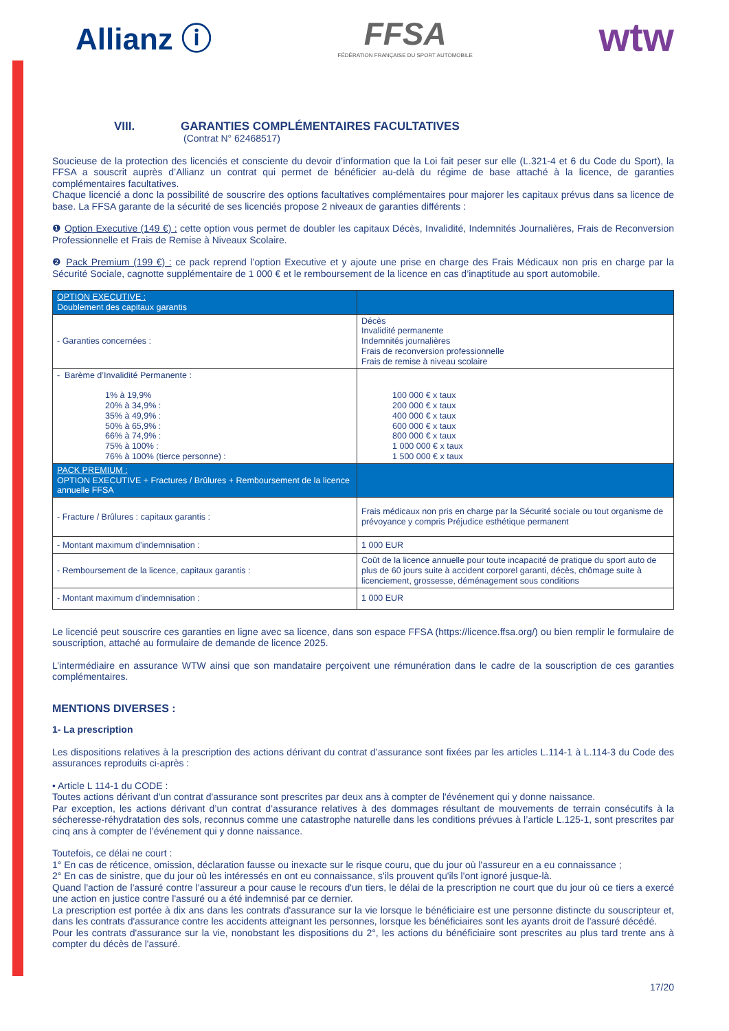Allianz ⓘ
FFSA
FÉDÉRATION FRANÇAISE DU SPORT AUTOMOBILE
wtw
VIII. GARANTIES COMPLÉMENTAIRES FACULTATIVES
(Contrat N° 62468517)
Soucieuse de la protection des licenciés et consciente du devoir d’information que la Loi fait peser sur elle (L.321-4 et 6 du Code du Sport), la FFSA a souscrit auprès d’Allianz un contrat qui permet de bénéficier au-delà du régime de base attaché à la licence, de garanties complémentaires facultatives.
Chaque licencié a donc la possibilité de souscrire des options facultatives complémentaires pour majorer les capitaux prévus dans sa licence de base. La FFSA garante de la sécurité de ses licenciés propose 2 niveaux de garanties différents :
❶ Option Executive (149 €) : cette option vous permet de doubler les capitaux Décès, Invalidité, Indemnités Journalières, Frais de Reconversion Professionnelle et Frais de Remise à Niveaux Scolaire.
❷ Pack Premium (199 €) : ce pack reprend l’option Executive et y ajoute une prise en charge des Frais Médicaux non pris en charge par la Sécurité Sociale, cagnotte supplémentaire de 1 000 € et le remboursement de la licence en cas d’inaptitude au sport automobile.
| OPTION EXECUTIVE : Doublement des capitaux garantis | |
| - Garanties concernées : | Décès Invalidité permanente Indemnités journalières Frais de reconversion professionnelle Frais de remise à niveau scolaire |
| - Barème d’Invalidité Permanente : 1% à 19,9% 20% à 34,9% : 35% à 49,9% : 50% à 65,9% : 66% à 74,9% : 75% à 100% : 76% à 100% (tierce personne) : | 100 000 € x taux 200 000 € x taux 400 000 € x taux 600 000 € x taux 800 000 € x taux 1 000 000 € x taux 1 500 000 € x taux |
| PACK PREMIUM : OPTION EXECUTIVE + Fractures / Brûlures + Remboursement de la licence annuelle FFSA | |
| - Fracture / Brûlures : capitaux garantis : | Frais médicaux non pris en charge par la Sécurité sociale ou tout organisme de prévoyance y compris Préjudice esthétique permanent |
| - Montant maximum d’indemnisation : | 1 000 EUR |
| - Remboursement de la licence, capitaux garantis : | Coût de la licence annuelle pour toute incapacité de pratique du sport auto de plus de 60 jours suite à accident corporel garanti, décès, chômage suite à licenciement, grossesse, déménagement sous conditions |
| - Montant maximum d’indemnisation : | 1 000 EUR |
Le licencié peut souscrire ces garanties en ligne avec sa licence, dans son espace FFSA (https://licence.ffsa.org/) ou bien remplir le formulaire de souscription, attaché au formulaire de demande de licence 2025.
L’intermédiaire en assurance WTW ainsi que son mandataire perçoivent une rémunération dans le cadre de la souscription de ces garanties complémentaires.
MENTIONS DIVERSES :
1- La prescription
Les dispositions relatives à la prescription des actions dérivant du contrat d’assurance sont fixées par les articles L.114-1 à L.114-3 du Code des assurances reproduits ci-après :
• Article L 114-1 du CODE :
Toutes actions dérivant d'un contrat d'assurance sont prescrites par deux ans à compter de l'événement qui y donne naissance.
Par exception, les actions dérivant d’un contrat d’assurance relatives à des dommages résultant de mouvements de terrain consécutifs à la sécheresse-réhydratation des sols, reconnus comme une catastrophe naturelle dans les conditions prévues à l’article L.125-1, sont prescrites par cinq ans à compter de l’événement qui y donne naissance.
Toutefois, ce délai ne court :
1° En cas de réticence, omission, déclaration fausse ou inexacte sur le risque couru, que du jour où l'assureur en a eu connaissance ;
2° En cas de sinistre, que du jour où les intéressés en ont eu connaissance, s'ils prouvent qu'ils l'ont ignoré jusque-là.
Quand l'action de l'assuré contre l'assureur a pour cause le recours d'un tiers, le délai de la prescription ne court que du jour où ce tiers a exercé une action en justice contre l'assuré ou a été indemnisé par ce dernier.
La prescription est portée à dix ans dans les contrats d'assurance sur la vie lorsque le bénéficiaire est une personne distincte du souscripteur et, dans les contrats d'assurance contre les accidents atteignant les personnes, lorsque les bénéficiaires sont les ayants droit de l'assuré décédé.
Pour les contrats d'assurance sur la vie, nonobstant les dispositions du 2°, les actions du bénéficiaire sont prescrites au plus tard trente ans à compter du décès de l'assuré.
17/20